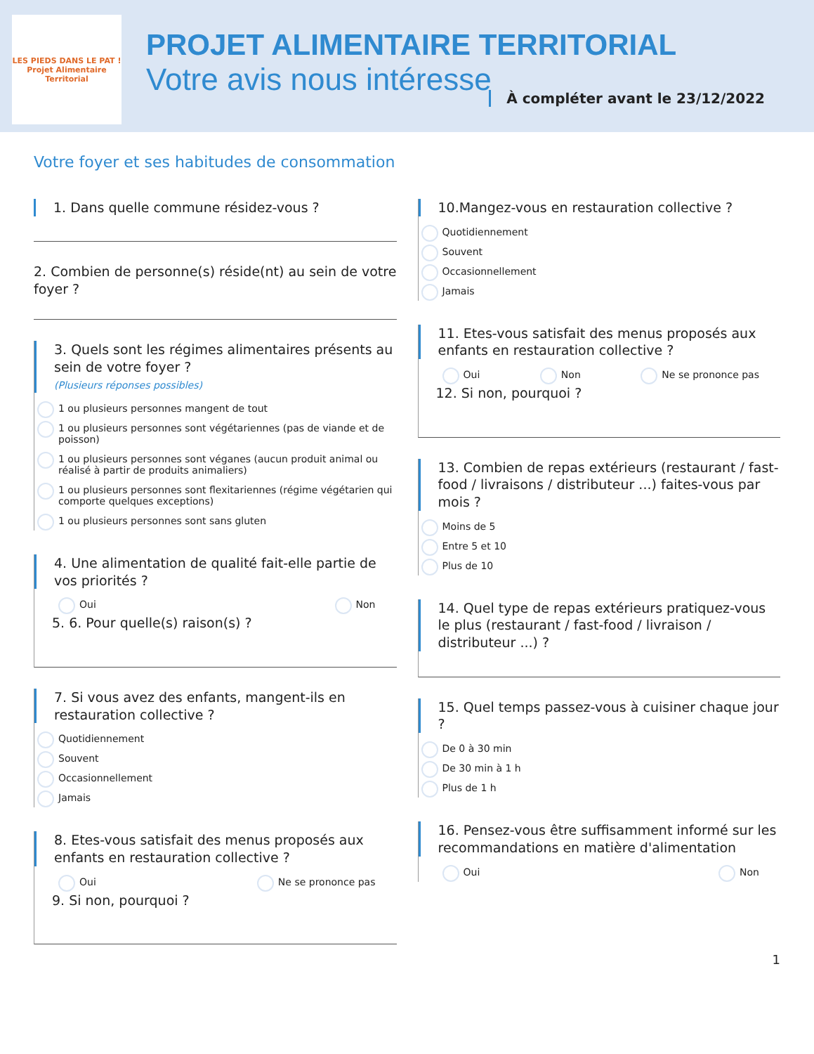LES PIEDS DANS LE PAT !
Projet Alimentaire Territorial
PROJET ALIMENTAIRE TERRITORIAL
Votre avis nous intéresse
À compléter avant le 23/12/2022
Votre foyer et ses habitudes de consommation
1. Dans quelle commune résidez-vous ?
2. Combien de personne(s) réside(nt) au sein de votre foyer ?
3. Quels sont les régimes alimentaires présents au sein de votre foyer ?
(Plusieurs réponses possibles)
1 ou plusieurs personnes mangent de tout
1 ou plusieurs personnes sont végétariennes (pas de viande et de poisson)
1 ou plusieurs personnes sont véganes (aucun produit animal ou réalisé à partir de produits animaliers)
1 ou plusieurs personnes sont flexitariennes (régime végétarien qui comporte quelques exceptions)
1 ou plusieurs personnes sont sans gluten
4. Une alimentation de qualité fait-elle partie de vos priorités ?
Oui Non
5. 6. Pour quelle(s) raison(s) ?
7. Si vous avez des enfants, mangent-ils en restauration collective ?
Quotidiennement
Souvent
Occasionnellement
Jamais
8. Etes-vous satisfait des menus proposés aux enfants en restauration collective ?
Oui Ne se prononce pas
9. Si non, pourquoi ?
10.Mangez-vous en restauration collective ?
Quotidiennement
Souvent
Occasionnellement
Jamais
11. Etes-vous satisfait des menus proposés aux enfants en restauration collective ?
Oui Non Ne se prononce pas
12. Si non, pourquoi ?
13. Combien de repas extérieurs (restaurant / fast-food / livraisons / distributeur ...) faites-vous par mois ?
Moins de 5
Entre 5 et 10
Plus de 10
14. Quel type de repas extérieurs pratiquez-vous le plus (restaurant / fast-food / livraison / distributeur ...) ?
15. Quel temps passez-vous à cuisiner chaque jour ?
De 0 à 30 min
De 30 min à 1 h
Plus de 1 h
16. Pensez-vous être suffisamment informé sur les recommandations en matière d'alimentation
Oui Non
1